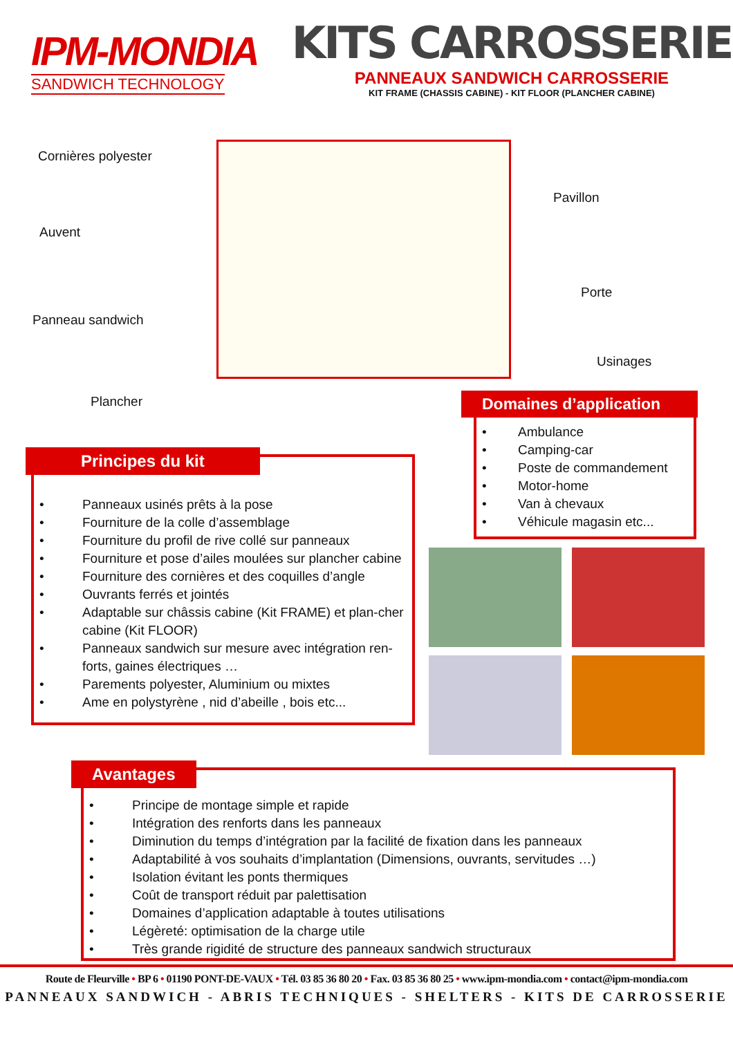IPM-MONDIA
SANDWICH TECHNOLOGY
KITS CARROSSERIE
PANNEAUX SANDWICH CARROSSERIE
KIT FRAME (CHASSIS CABINE) - KIT FLOOR (PLANCHER CABINE)
Cornières polyester
Pavillon
Auvent
Porte
Panneau sandwich
Usinages
Plancher
Domaines d’application
• Ambulance
• Camping-car
• Poste de commandement
• Motor-home
• Van à chevaux
• Véhicule magasin etc...
Principes du kit
• Panneaux usinés prêts à la pose
• Fourniture de la colle d’assemblage
• Fourniture du profil de rive collé sur panneaux
• Fourniture et pose d’ailes moulées sur plancher cabine
• Fourniture des cornières et des coquilles d’angle
• Ouvrants ferrés et jointés
• Adaptable sur châssis cabine (Kit FRAME) et plan-cher cabine (Kit FLOOR)
• Panneaux sandwich sur mesure avec intégration ren-forts, gaines électriques …
• Parements polyester, Aluminium ou mixtes
• Ame en polystyrène , nid d’abeille , bois etc...
Avantages
• Principe de montage simple et rapide
• Intégration des renforts dans les panneaux
• Diminution du temps d’intégration par la facilité de fixation dans les panneaux
• Adaptabilité à vos souhaits d’implantation (Dimensions, ouvrants, servitudes …)
• Isolation évitant les ponts thermiques
• Coût de transport réduit par palettisation
• Domaines d’application adaptable à toutes utilisations
• Légèreté: optimisation de la charge utile
• Très grande rigidité de structure des panneaux sandwich structuraux
Route de Fleurville • BP 6 • 01190 PONT-DE-VAUX • Tél. 03 85 36 80 20 • Fax. 03 85 36 80 25 • www.ipm-mondia.com • contact@ipm-mondia.com
PANNEAUX SANDWICH - ABRIS TECHNIQUES - SHELTERS - KITS DE CARROSSERIE